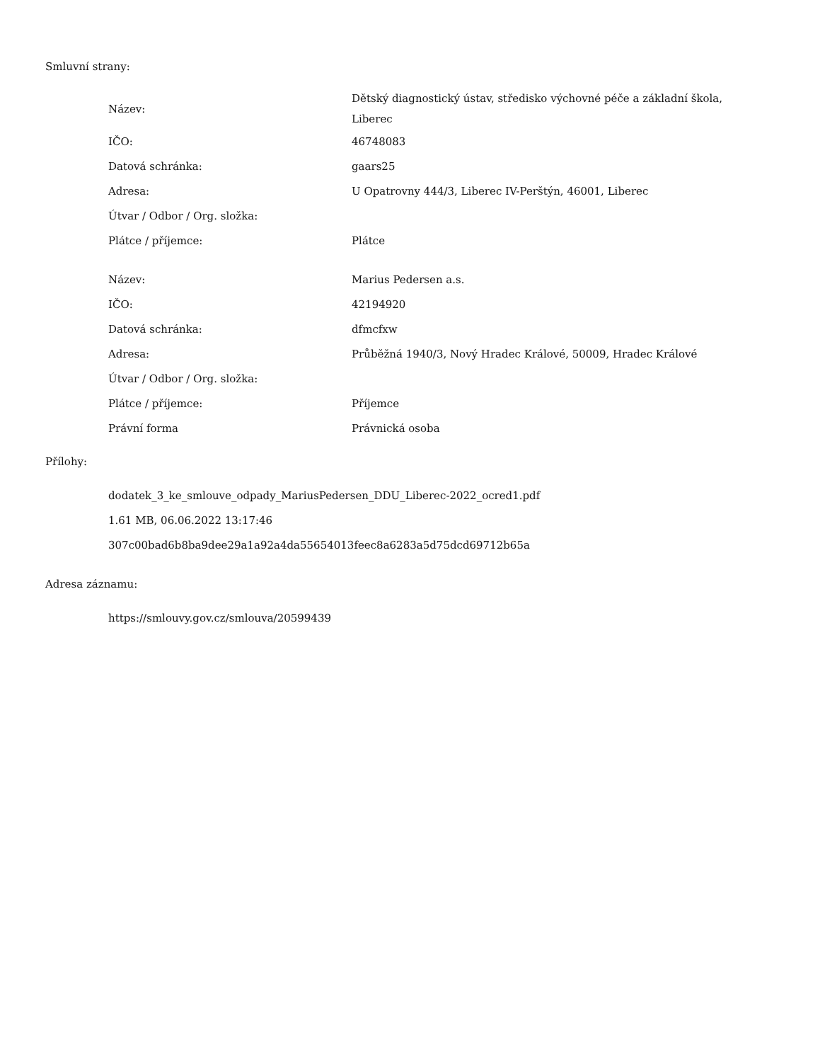Smluvní strany:
| Název: | Dětský diagnostický ústav, středisko výchovné péče a základní škola, Liberec |
| IČO: | 46748083 |
| Datová schránka: | gaars25 |
| Adresa: | U Opatrovny 444/3, Liberec IV-Perštýn, 46001, Liberec |
| Útvar / Odbor / Org. složka: | |
| Plátce / příjemce: | Plátce |
| Název: | Marius Pedersen a.s. |
| IČO: | 42194920 |
| Datová schránka: | dfmcfxw |
| Adresa: | Průběžná 1940/3, Nový Hradec Králové, 50009, Hradec Králové |
| Útvar / Odbor / Org. složka: | |
| Plátce / příjemce: | Příjemce |
| Právní forma | Právnická osoba |
Přílohy:
dodatek_3_ke_smlouve_odpady_MariusPedersen_DDU_Liberec-2022_ocred1.pdf
1.61 MB, 06.06.2022 13:17:46
307c00bad6b8ba9dee29a1a92a4da55654013feec8a6283a5d75dcd69712b65a
Adresa záznamu:
https://smlouvy.gov.cz/smlouva/20599439